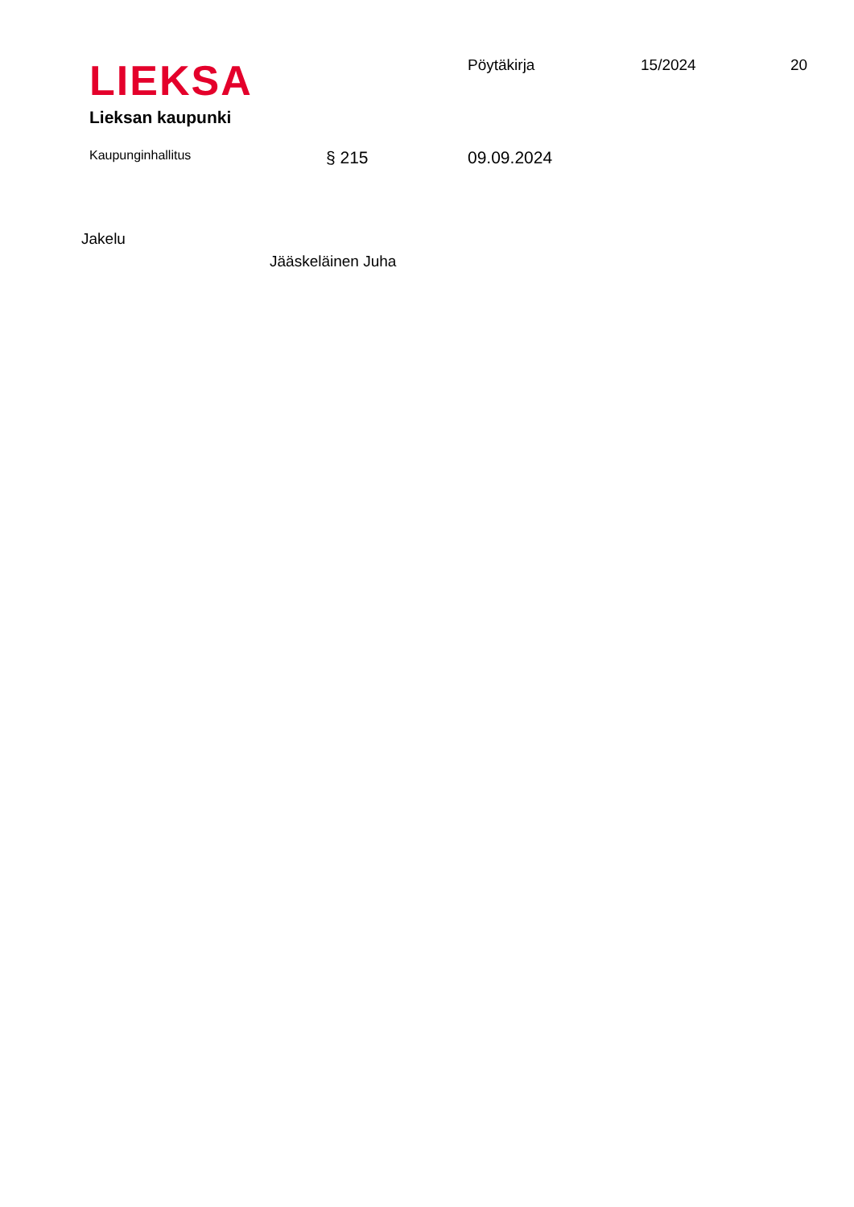LIEKSA
Lieksan kaupunki
Pöytäkirja 15/2024 20
Kaupunginhallitus
§ 215 09.09.2024
Jakelu
Jääskeläinen Juha